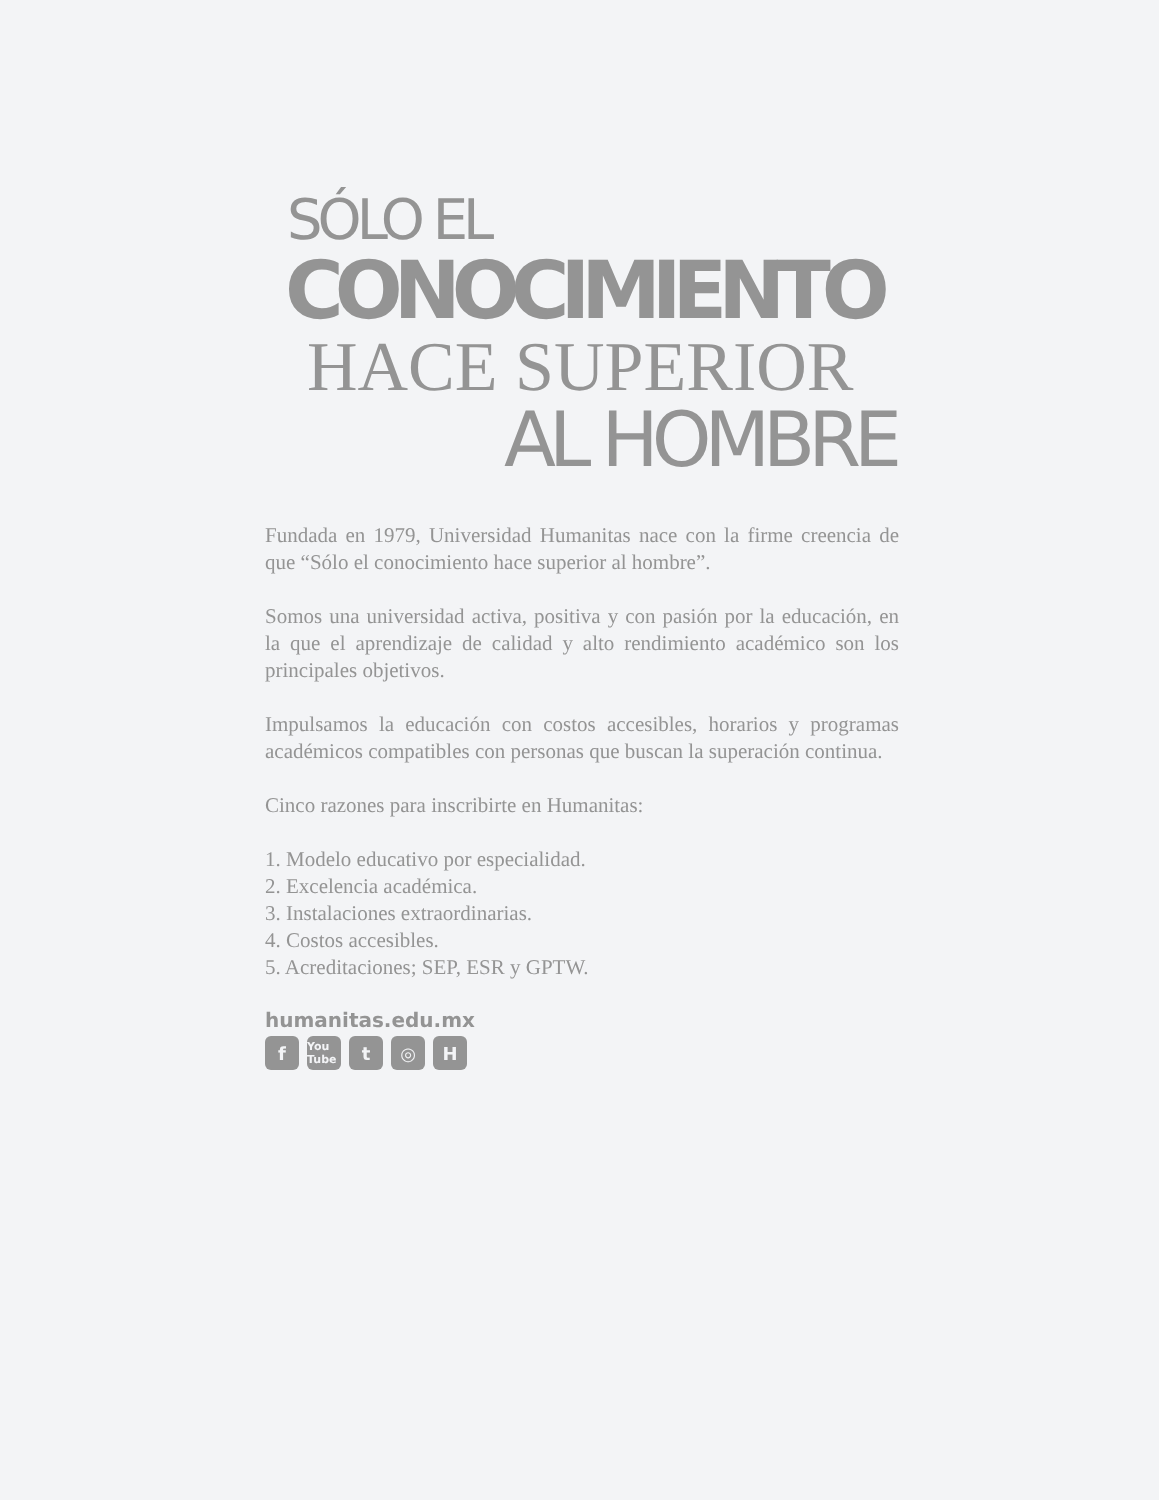SÓLO EL
CONOCIMIENTO
HACE SUPERIOR
AL HOMBRE
Fundada en 1979, Universidad Humanitas nace con la firme creencia de que “Sólo el conocimiento hace superior al hombre”.
Somos una universidad activa, positiva y con pasión por la educación, en la que el aprendizaje de calidad y alto rendimiento académico son los principales objetivos.
Impulsamos la educación con costos accesibles, horarios y programas académicos compatibles con personas que buscan la superación continua.
Cinco razones para inscribirte en Humanitas:
1. Modelo educativo por especialidad.
2. Excelencia académica.
3. Instalaciones extraordinarias.
4. Costos accesibles.
5. Acreditaciones; SEP, ESR y GPTW.
humanitas.edu.mx
f You Tube t ◎ H